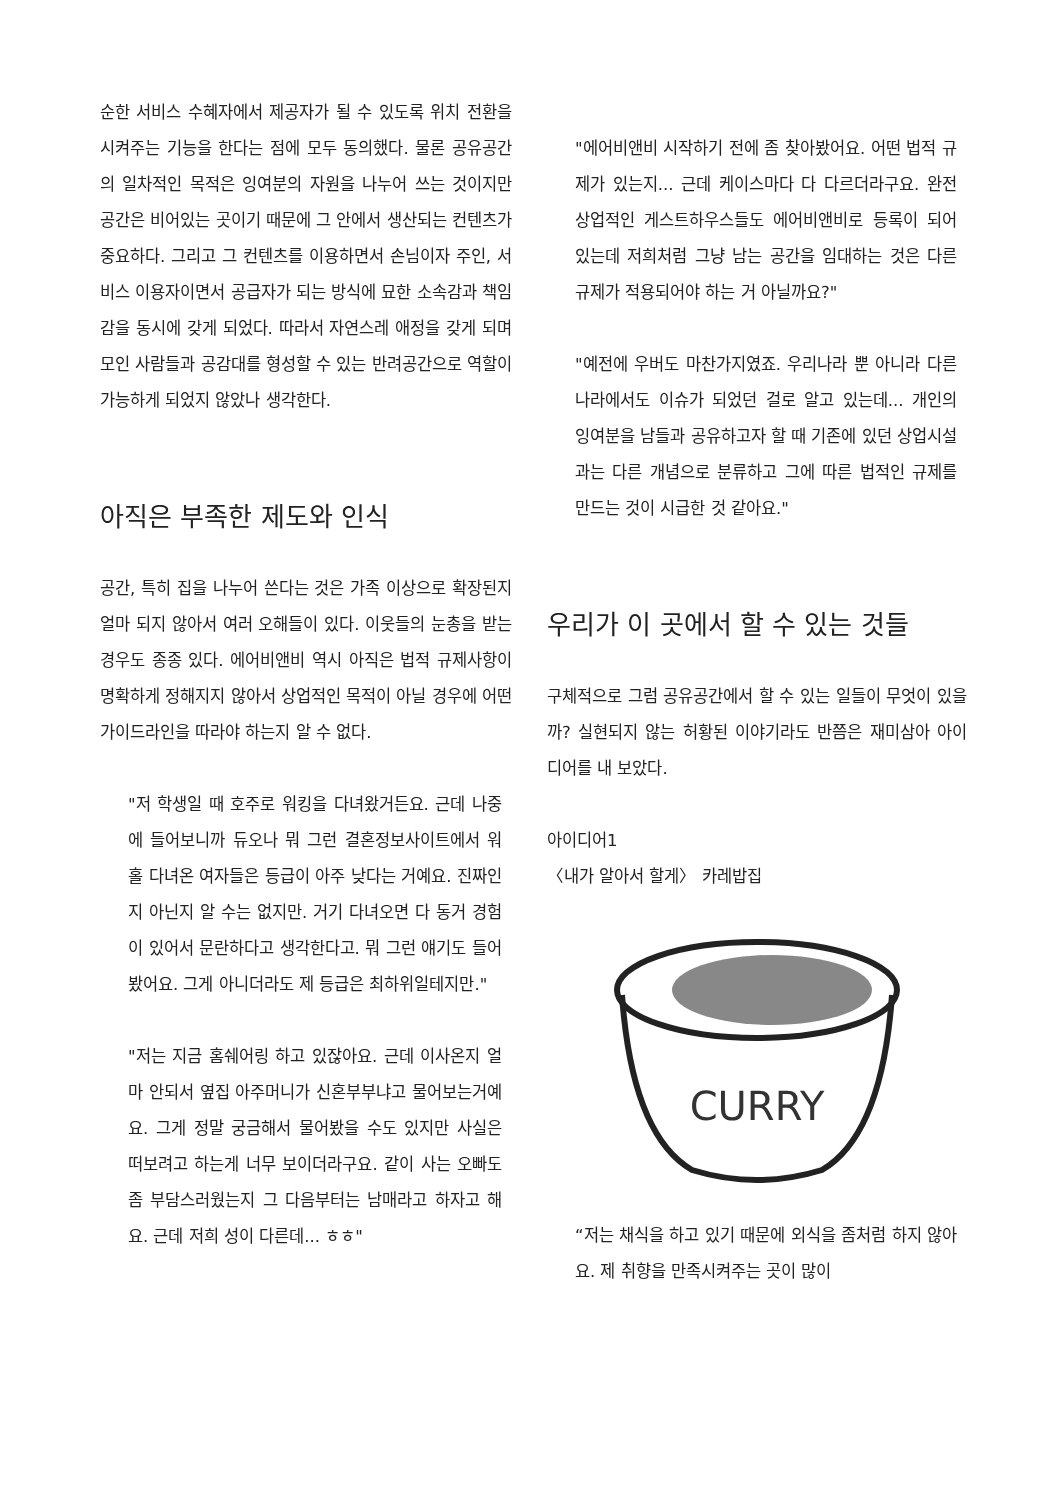순한 서비스 수혜자에서 제공자가 될 수 있도록 위치 전환을 시켜주는 기능을 한다는 점에 모두 동의했다. 물론 공유공간의 일차적인 목적은 잉여분의 자원을 나누어 쓰는 것이지만 공간은 비어있는 곳이기 때문에 그 안에서 생산되는 컨텐츠가 중요하다. 그리고 그 컨텐츠를 이용하면서 손님이자 주인, 서비스 이용자이면서 공급자가 되는 방식에 묘한 소속감과 책임감을 동시에 갖게 되었다. 따라서 자연스레 애정을 갖게 되며 모인 사람들과 공감대를 형성할 수 있는 반려공간으로 역할이 가능하게 되었지 않았나 생각한다.
아직은 부족한 제도와 인식
공간, 특히 집을 나누어 쓴다는 것은 가족 이상으로 확장된지 얼마 되지 않아서 여러 오해들이 있다. 이웃들의 눈총을 받는 경우도 종종 있다. 에어비앤비 역시 아직은 법적 규제사항이 명확하게 정해지지 않아서 상업적인 목적이 아닐 경우에 어떤 가이드라인을 따라야 하는지 알 수 없다.
"저 학생일 때 호주로 워킹을 다녀왔거든요. 근데 나중에 들어보니까 듀오나 뭐 그런 결혼정보사이트에서 워홀 다녀온 여자들은 등급이 아주 낮다는 거예요. 진짜인지 아닌지 알 수는 없지만. 거기 다녀오면 다 동거 경험이 있어서 문란하다고 생각한다고. 뭐 그런 얘기도 들어봤어요. 그게 아니더라도 제 등급은 최하위일테지만."
"저는 지금 홈쉐어링 하고 있잖아요. 근데 이사온지 얼마 안되서 옆집 아주머니가 신혼부부냐고 물어보는거예요. 그게 정말 궁금해서 물어봤을 수도 있지만 사실은 떠보려고 하는게 너무 보이더라구요. 같이 사는 오빠도 좀 부담스러웠는지 그 다음부터는 남매라고 하자고 해요. 근데 저희 성이 다른데... ㅎㅎ"
"에어비앤비 시작하기 전에 좀 찾아봤어요. 어떤 법적 규제가 있는지... 근데 케이스마다 다 다르더라구요. 완전 상업적인 게스트하우스들도 에어비앤비로 등록이 되어 있는데 저희처럼 그냥 남는 공간을 임대하는 것은 다른 규제가 적용되어야 하는 거 아닐까요?"
"예전에 우버도 마찬가지였죠. 우리나라 뿐 아니라 다른 나라에서도 이슈가 되었던 걸로 알고 있는데... 개인의 잉여분을 남들과 공유하고자 할 때 기존에 있던 상업시설과는 다른 개념으로 분류하고 그에 따른 법적인 규제를 만드는 것이 시급한 것 같아요."
우리가 이 곳에서 할 수 있는 것들
구체적으로 그럼 공유공간에서 할 수 있는 일들이 무엇이 있을까? 실현되지 않는 허황된 이야기라도 반쯤은 재미삼아 아이디어를 내 보았다.
아이디어1
〈내가 알아서 할게〉 카레밥집
CURRY
“저는 채식을 하고 있기 때문에 외식을 좀처럼 하지 않아요. 제 취향을 만족시켜주는 곳이 많이